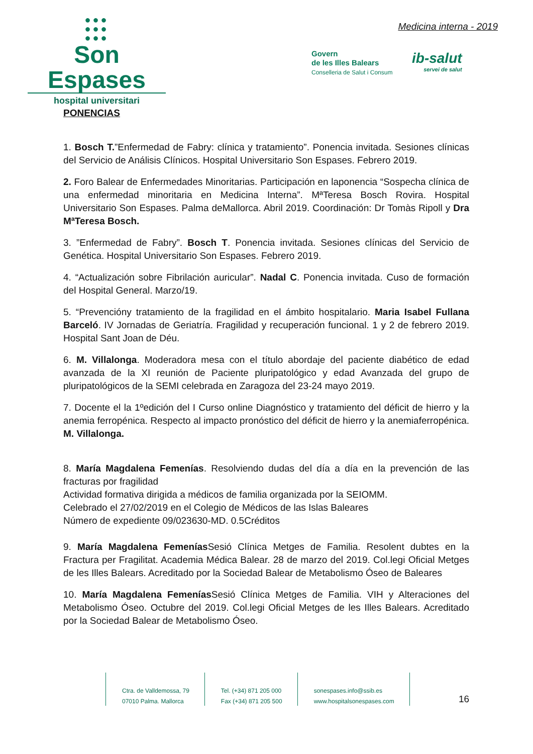●●●
●●●
●●●
Son Espases
hospital universitari
Medicina interna - 2019
Govern
de les Illes Balears
Conselleria de Salut i Consum
ib-salut
servei de salut
PONENCIAS
1. Bosch T.”Enfermedad de Fabry: clínica y tratamiento”. Ponencia invitada. Sesiones clínicas del Servicio de Análisis Clínicos. Hospital Universitario Son Espases. Febrero 2019.
2. Foro Balear de Enfermedades Minoritarias. Participación en laponencia “Sospecha clínica de una enfermedad minoritaria en Medicina Interna”. MªTeresa Bosch Rovira. Hospital Universitario Son Espases. Palma deMallorca. Abril 2019. Coordinación: Dr Tomàs Ripoll y Dra MªTeresa Bosch.
3. ”Enfermedad de Fabry”. Bosch T. Ponencia invitada. Sesiones clínicas del Servicio de Genética. Hospital Universitario Son Espases. Febrero 2019.
4. “Actualización sobre Fibrilación auricular”. Nadal C. Ponencia invitada. Cuso de formación del Hospital General. Marzo/19.
5. “Prevencióny tratamiento de la fragilidad en el ámbito hospitalario. Maria Isabel Fullana Barceló. IV Jornadas de Geriatría. Fragilidad y recuperación funcional. 1 y 2 de febrero 2019. Hospital Sant Joan de Déu.
6. M. Villalonga. Moderadora mesa con el título abordaje del paciente diabético de edad avanzada de la XI reunión de Paciente pluripatológico y edad Avanzada del grupo de pluripatológicos de la SEMI celebrada en Zaragoza del 23-24 mayo 2019.
7. Docente el la 1ºedición del I Curso online Diagnóstico y tratamiento del déficit de hierro y la anemia ferropénica. Respecto al impacto pronóstico del déficit de hierro y la anemiaferropénica. M. Villalonga.
8. María Magdalena Femenías. Resolviendo dudas del día a día en la prevención de las fracturas por fragilidad
Actividad formativa dirigida a médicos de familia organizada por la SEIOMM.
Celebrado el 27/02/2019 en el Colegio de Médicos de las Islas Baleares
Número de expediente 09/023630-MD. 0.5Créditos
9. María Magdalena Femenías Sesió Clínica Metges de Familia. Resolent dubtes en la Fractura per Fragilitat. Academia Médica Balear. 28 de marzo del 2019. Col.legi Oficial Metges de les Illes Balears. Acreditado por la Sociedad Balear de Metabolismo Óseo de Baleares
10. María Magdalena Femenías Sesió Clínica Metges de Familia. VIH y Alteraciones del Metabolismo Óseo. Octubre del 2019. Col.legi Oficial Metges de les Illes Balears. Acreditado por la Sociedad Balear de Metabolismo Óseo.
Ctra. de Valldemossa, 79
07010 Palma. Mallorca
Tel. (+34) 871 205 000
Fax (+34) 871 205 500
sonespases.info@ssib.es
www.hospitalsonespases.com
16